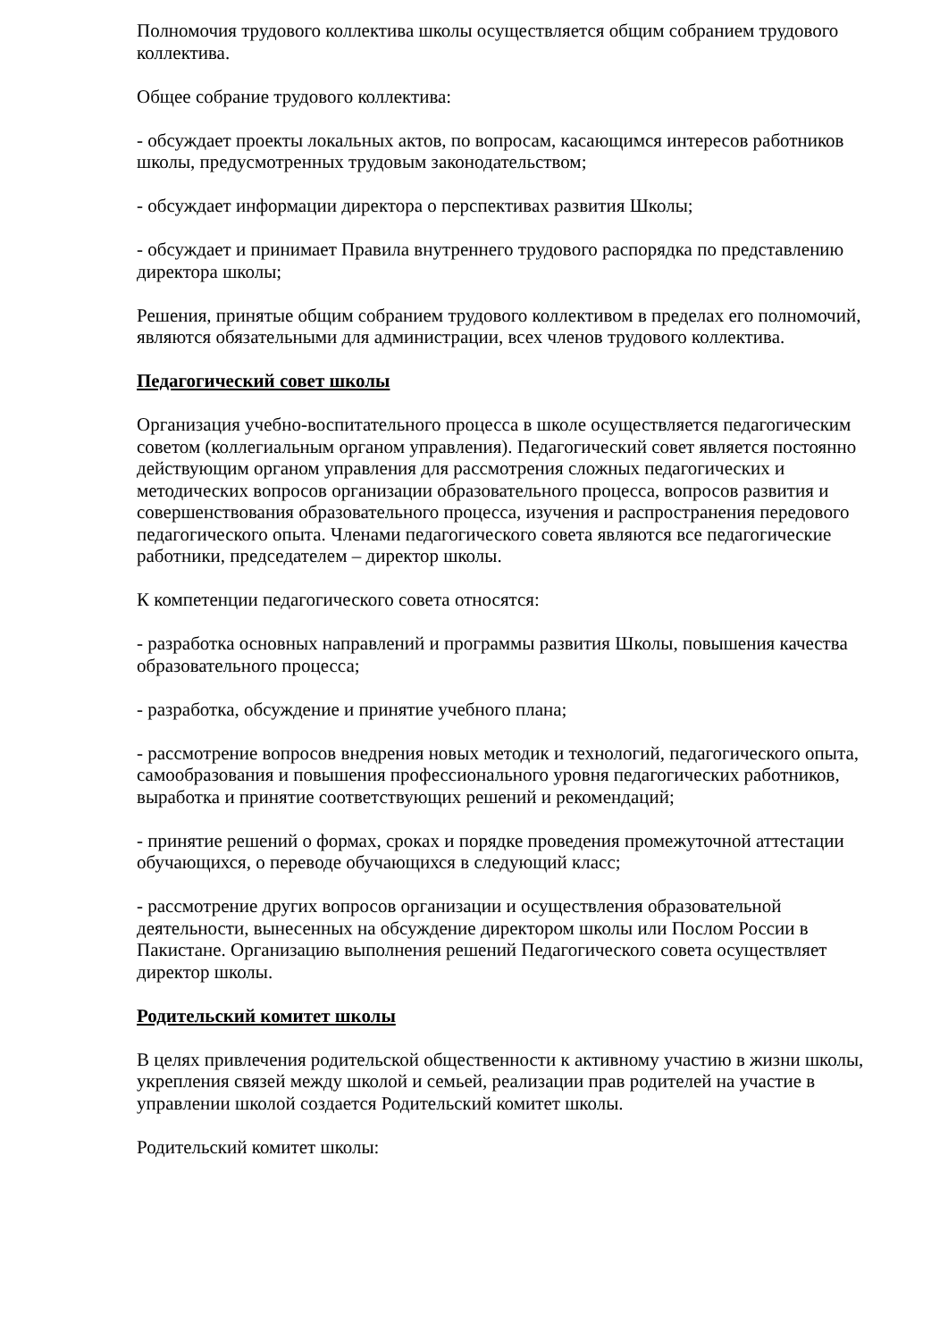Полномочия трудового коллектива школы осуществляется общим собранием трудового коллектива.
Общее собрание трудового коллектива:
- обсуждает проекты локальных актов, по вопросам, касающимся интересов работников школы, предусмотренных трудовым законодательством;
- обсуждает информации директора о перспективах развития Школы;
- обсуждает и принимает Правила внутреннего трудового распорядка по представлению директора школы;
Решения, принятые общим собранием трудового коллективом в пределах его полномочий, являются обязательными для администрации, всех членов трудового коллектива.
Педагогический совет школы
Организация учебно-воспитательного процесса в школе осуществляется педагогическим советом (коллегиальным органом управления). Педагогический совет является постоянно действующим органом управления для рассмотрения сложных педагогических и методических вопросов организации образовательного процесса, вопросов развития и совершенствования образовательного процесса, изучения и распространения передового педагогического опыта. Членами педагогического совета являются все педагогические работники, председателем – директор школы.
К компетенции педагогического совета относятся:
- разработка основных направлений и программы развития Школы, повышения качества образовательного процесса;
- разработка, обсуждение и принятие учебного плана;
- рассмотрение вопросов внедрения новых методик и технологий, педагогического опыта, самообразования и повышения профессионального уровня педагогических работников, выработка и принятие соответствующих решений и рекомендаций;
- принятие решений о формах, сроках и порядке проведения промежуточной аттестации обучающихся, о переводе обучающихся в следующий класс;
- рассмотрение других вопросов организации и осуществления образовательной деятельности, вынесенных на обсуждение директором школы или Послом России в Пакистане. Организацию выполнения решений Педагогического совета осуществляет директор школы.
Родительский комитет школы
В целях привлечения родительской общественности к активному участию в жизни школы, укрепления связей между школой и семьей, реализации прав родителей на участие в управлении школой создается Родительский комитет школы.
Родительский комитет школы: